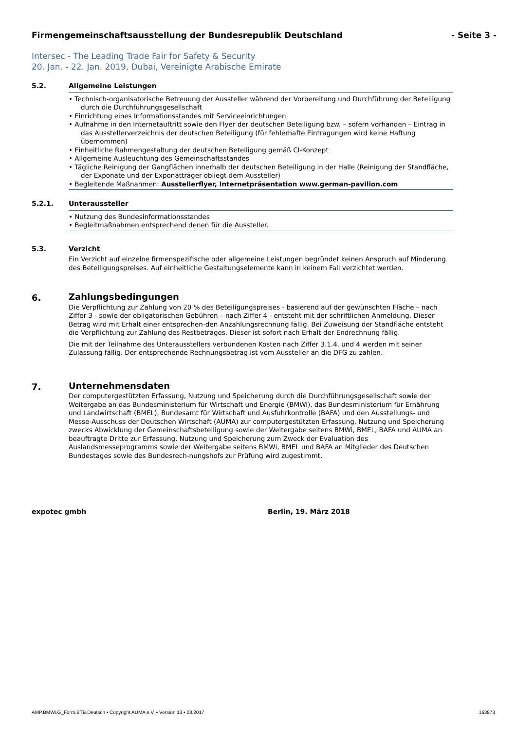Firmengemeinschaftsausstellung der Bundesrepublik Deutschland - Seite 3 -
Intersec - The Leading Trade Fair for Safety & Security
20. Jan. - 22. Jan. 2019, Dubai, Vereinigte Arabische Emirate
5.2.
Allgemeine Leistungen
• Technisch-organisatorische Betreuung der Aussteller während der Vorbereitung und Durchführung der Beteiligung durch die Durchführungsgesellschaft
• Einrichtung eines Informationsstandes mit Serviceeinrichtungen
• Aufnahme in den Internetauftritt sowie den Flyer der deutschen Beteiligung bzw. – sofern vorhanden – Eintrag in das Ausstellerverzeichnis der deutschen Beteiligung (für fehlerhafte Eintragungen wird keine Haftung übernommen)
• Einheitliche Rahmengestaltung der deutschen Beteiligung gemäß CI-Konzept
• Allgemeine Ausleuchtung des Gemeinschaftsstandes
• Tägliche Reinigung der Gangflächen innerhalb der deutschen Beteiligung in der Halle (Reinigung der Standfläche, der Exponate und der Exponatträger obliegt dem Aussteller)
• Begleitende Maßnahmen: Ausstellerflyer, Internetpräsentation www.german-pavilion.com
5.2.1.
Unteraussteller
• Nutzung des Bundesinformationsstandes
• Begleitmaßnahmen entsprechend denen für die Aussteller.
5.3.
Verzicht
Ein Verzicht auf einzelne firmenspezifische oder allgemeine Leistungen begründet keinen Anspruch auf Minderung des Beteiligungspreises. Auf einheitliche Gestaltungselemente kann in keinem Fall verzichtet werden.
6.
Zahlungsbedingungen
Die Verpflichtung zur Zahlung von 20 % des Beteiligungspreises - basierend auf der gewünschten Fläche – nach Ziffer 3 - sowie der obligatorischen Gebühren – nach Ziffer 4 - entsteht mit der schriftlichen Anmeldung. Dieser Betrag wird mit Erhalt einer entsprechen-den Anzahlungsrechnung fällig. Bei Zuweisung der Standfläche entsteht die Verpflichtung zur Zahlung des Restbetrages. Dieser ist sofort nach Erhalt der Endrechnung fällig.
Die mit der Teilnahme des Unterausstellers verbundenen Kosten nach Ziffer 3.1.4. und 4 werden mit seiner Zulassung fällig. Der entsprechende Rechnungsbetrag ist vom Aussteller an die DFG zu zahlen.
7.
Unternehmensdaten
Der computergestützten Erfassung, Nutzung und Speicherung durch die Durchführungsgesellschaft sowie der Weitergabe an das Bundesministerium für Wirtschaft und Energie (BMWi), das Bundesministerium für Ernährung und Landwirtschaft (BMEL), Bundesamt für Wirtschaft und Ausfuhrkontrolle (BAFA) und den Ausstellungs- und Messe-Ausschuss der Deutschen Wirtschaft (AUMA) zur computergestützten Erfassung, Nutzung und Speicherung zwecks Abwicklung der Gemeinschaftsbeteiligung sowie der Weitergabe seitens BMWi, BMEL, BAFA und AUMA an beauftragte Dritte zur Erfassung, Nutzung und Speicherung zum Zweck der Evaluation des Auslandsmesseprogramms sowie der Weitergabe seitens BMWi, BMEL und BAFA an Mitglieder des Deutschen Bundestages sowie des Bundesrech-nungshofs zur Prüfung wird zugestimmt.
expotec gmbh Berlin, 19. März 2018
AMP.BMWi.G_Form.BTB.Deutsch • Copyright AUMA e.V. • Version 13 • 03.2017 163873